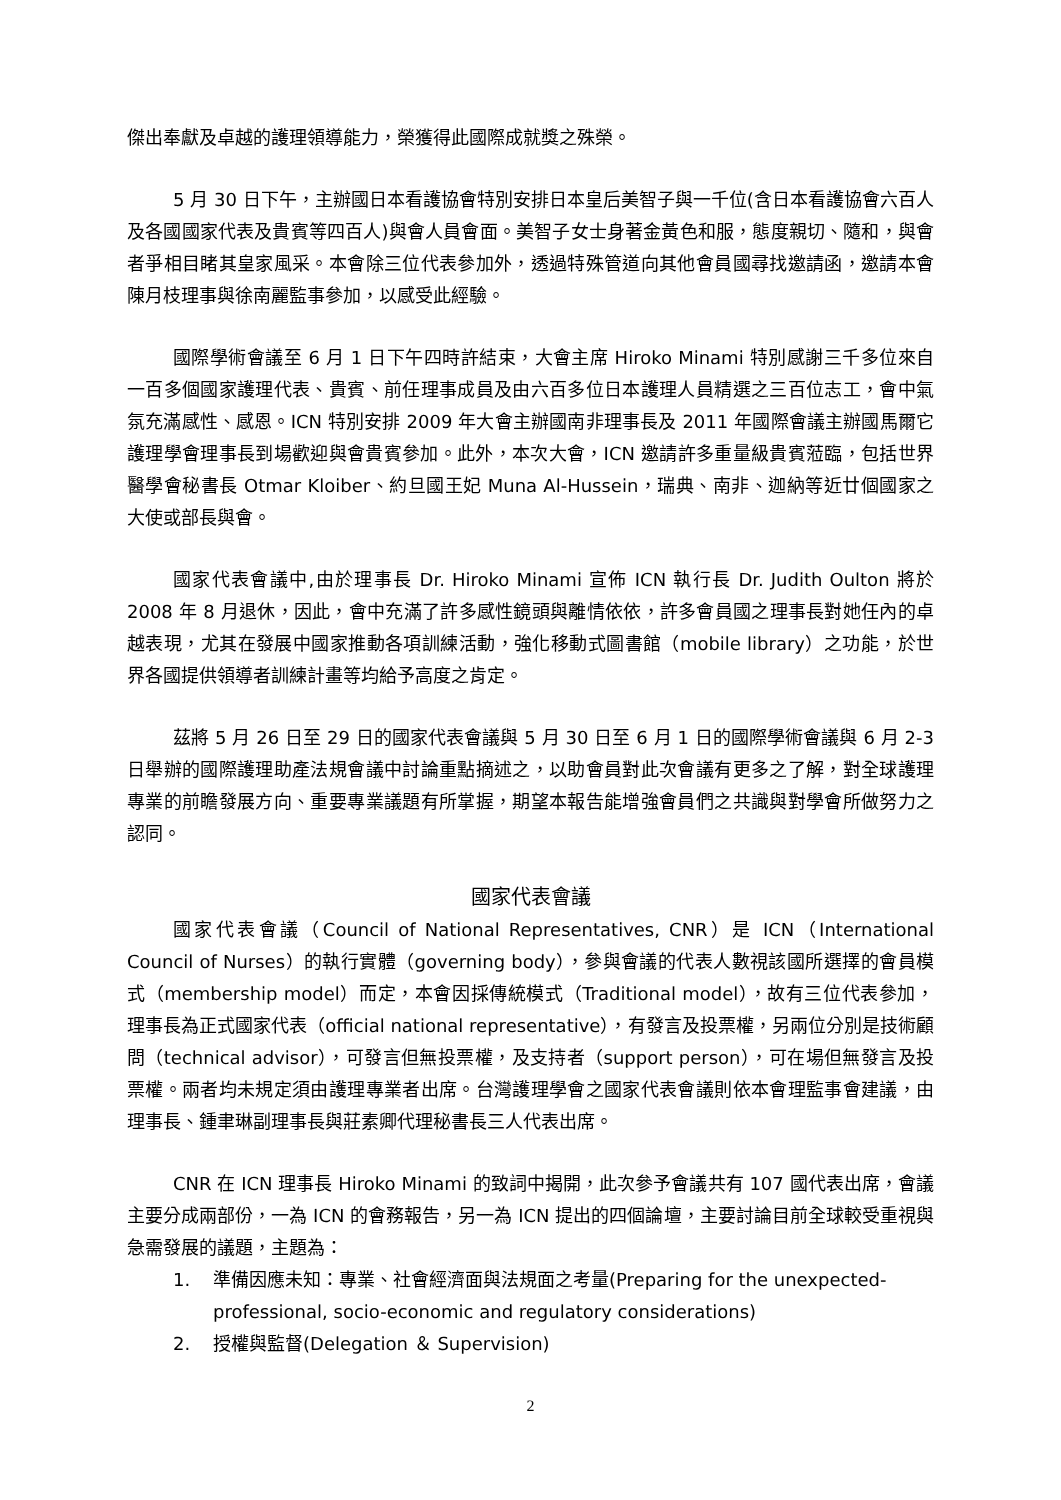傑出奉獻及卓越的護理領導能力，榮獲得此國際成就獎之殊榮。
5 月 30 日下午，主辦國日本看護協會特別安排日本皇后美智子與一千位(含日本看護協會六百人及各國國家代表及貴賓等四百人)與會人員會面。美智子女士身著金黃色和服，態度親切、隨和，與會者爭相目睹其皇家風采。本會除三位代表參加外，透過特殊管道向其他會員國尋找邀請函，邀請本會陳月枝理事與徐南麗監事參加，以感受此經驗。
國際學術會議至 6 月 1 日下午四時許結束，大會主席 Hiroko Minami 特別感謝三千多位來自一百多個國家護理代表、貴賓、前任理事成員及由六百多位日本護理人員精選之三百位志工，會中氣氛充滿感性、感恩。ICN 特別安排 2009 年大會主辦國南非理事長及 2011 年國際會議主辦國馬爾它護理學會理事長到場歡迎與會貴賓參加。此外，本次大會，ICN 邀請許多重量級貴賓蒞臨，包括世界醫學會秘書長 Otmar Kloiber、約旦國王妃 Muna Al-Hussein，瑞典、南非、迦納等近廿個國家之大使或部長與會。
國家代表會議中,由於理事長 Dr. Hiroko Minami 宣佈 ICN 執行長 Dr. Judith Oulton 將於 2008 年 8 月退休，因此，會中充滿了許多感性鏡頭與離情依依，許多會員國之理事長對她任內的卓越表現，尤其在發展中國家推動各項訓練活動，強化移動式圖書館（mobile library）之功能，於世界各國提供領導者訓練計畫等均給予高度之肯定。
茲將 5 月 26 日至 29 日的國家代表會議與 5 月 30 日至 6 月 1 日的國際學術會議與 6 月 2-3 日舉辦的國際護理助產法規會議中討論重點摘述之，以助會員對此次會議有更多之了解，對全球護理專業的前瞻發展方向、重要專業議題有所掌握，期望本報告能增強會員們之共識與對學會所做努力之認同。
國家代表會議
國家代表會議（Council of National Representatives, CNR）是 ICN（International Council of Nurses）的執行實體（governing body），參與會議的代表人數視該國所選擇的會員模式（membership model）而定，本會因採傳統模式（Traditional model），故有三位代表參加，理事長為正式國家代表（official national representative），有發言及投票權，另兩位分別是技術顧問（technical advisor），可發言但無投票權，及支持者（support person），可在場但無發言及投票權。兩者均未規定須由護理專業者出席。台灣護理學會之國家代表會議則依本會理監事會建議，由理事長、鍾聿琳副理事長與莊素卿代理秘書長三人代表出席。
CNR 在 ICN 理事長 Hiroko Minami 的致詞中揭開，此次參予會議共有 107 國代表出席，會議主要分成兩部份，一為 ICN 的會務報告，另一為 ICN 提出的四個論壇，主要討論目前全球較受重視與急需發展的議題，主題為：
1. 準備因應未知：專業、社會經濟面與法規面之考量(Preparing for the unexpected- professional, socio-economic and regulatory considerations)
2. 授權與監督(Delegation ＆ Supervision)
2